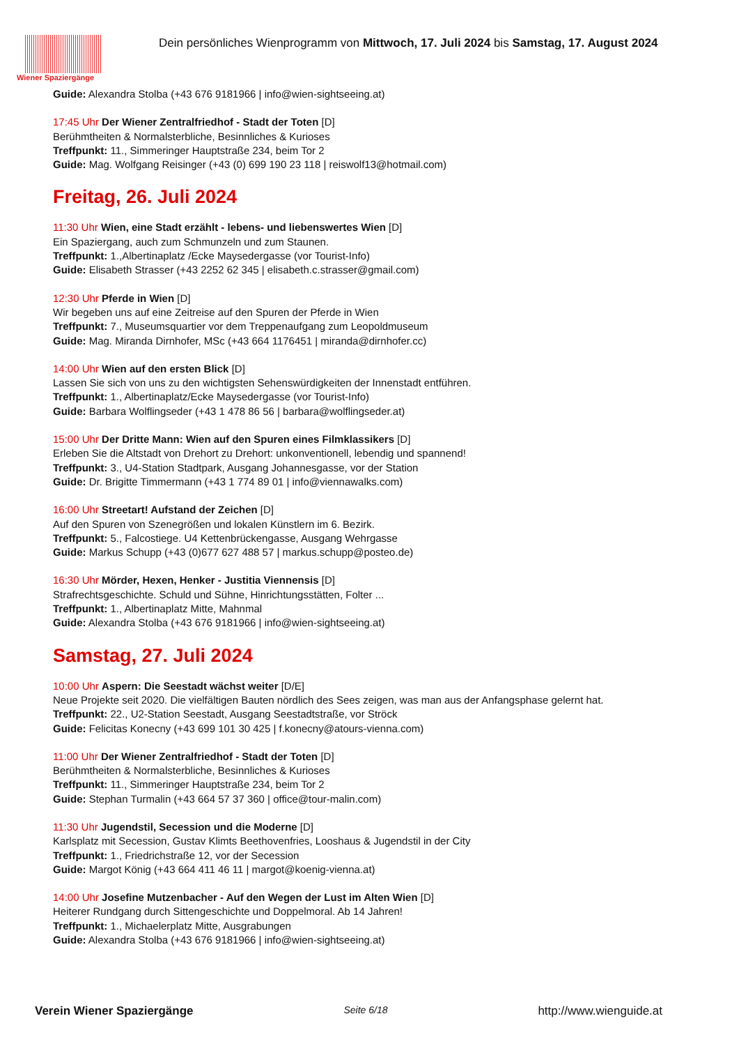Wiener Spaziergänge
Dein persönliches Wienprogramm von Mittwoch, 17. Juli 2024 bis Samstag, 17. August 2024
Guide: Alexandra Stolba (+43 676 9181966 | info@wien-sightseeing.at)
17:45 Uhr Der Wiener Zentralfriedhof - Stadt der Toten [D]
Berühmtheiten & Normalsterbliche, Besinnliches & Kurioses
Treffpunkt: 11., Simmeringer Hauptstraße 234, beim Tor 2
Guide: Mag. Wolfgang Reisinger (+43 (0) 699 190 23 118 | reiswolf13@hotmail.com)
Freitag, 26. Juli 2024
11:30 Uhr Wien, eine Stadt erzählt - lebens- und liebenswertes Wien [D]
Ein Spaziergang, auch zum Schmunzeln und zum Staunen.
Treffpunkt: 1.,Albertinaplatz /Ecke Maysedergasse (vor Tourist-Info)
Guide: Elisabeth Strasser (+43 2252 62 345 | elisabeth.c.strasser@gmail.com)
12:30 Uhr Pferde in Wien [D]
Wir begeben uns auf eine Zeitreise auf den Spuren der Pferde in Wien
Treffpunkt: 7., Museumsquartier vor dem Treppenaufgang zum Leopoldmuseum
Guide: Mag. Miranda Dirnhofer, MSc (+43 664 1176451 | miranda@dirnhofer.cc)
14:00 Uhr Wien auf den ersten Blick [D]
Lassen Sie sich von uns zu den wichtigsten Sehenswürdigkeiten der Innenstadt entführen.
Treffpunkt: 1., Albertinaplatz/Ecke Maysedergasse (vor Tourist-Info)
Guide: Barbara Wolflingseder (+43 1 478 86 56 | barbara@wolflingseder.at)
15:00 Uhr Der Dritte Mann: Wien auf den Spuren eines Filmklassikers [D]
Erleben Sie die Altstadt von Drehort zu Drehort: unkonventionell, lebendig und spannend!
Treffpunkt: 3., U4-Station Stadtpark, Ausgang Johannesgasse, vor der Station
Guide: Dr. Brigitte Timmermann (+43 1 774 89 01 | info@viennawalks.com)
16:00 Uhr Streetart! Aufstand der Zeichen [D]
Auf den Spuren von Szenegrößen und lokalen Künstlern im 6. Bezirk.
Treffpunkt: 5., Falcostiege. U4 Kettenbrückengasse, Ausgang Wehrgasse
Guide: Markus Schupp (+43 (0)677 627 488 57 | markus.schupp@posteo.de)
16:30 Uhr Mörder, Hexen, Henker - Justitia Viennensis [D]
Strafrechtsgeschichte. Schuld und Sühne, Hinrichtungsstätten, Folter ...
Treffpunkt: 1., Albertinaplatz Mitte, Mahnmal
Guide: Alexandra Stolba (+43 676 9181966 | info@wien-sightseeing.at)
Samstag, 27. Juli 2024
10:00 Uhr Aspern: Die Seestadt wächst weiter [D/E]
Neue Projekte seit 2020. Die vielfältigen Bauten nördlich des Sees zeigen, was man aus der Anfangsphase gelernt hat.
Treffpunkt: 22., U2-Station Seestadt, Ausgang Seestadtstraße, vor Ströck
Guide: Felicitas Konecny (+43 699 101 30 425 | f.konecny@atours-vienna.com)
11:00 Uhr Der Wiener Zentralfriedhof - Stadt der Toten [D]
Berühmtheiten & Normalsterbliche, Besinnliches & Kurioses
Treffpunkt: 11., Simmeringer Hauptstraße 234, beim Tor 2
Guide: Stephan Turmalin (+43 664 57 37 360 | office@tour-malin.com)
11:30 Uhr Jugendstil, Secession und die Moderne [D]
Karlsplatz mit Secession, Gustav Klimts Beethovenfries, Looshaus & Jugendstil in der City
Treffpunkt: 1., Friedrichstraße 12, vor der Secession
Guide: Margot König (+43 664 411 46 11 | margot@koenig-vienna.at)
14:00 Uhr Josefine Mutzenbacher - Auf den Wegen der Lust im Alten Wien [D]
Heiterer Rundgang durch Sittengeschichte und Doppelmoral. Ab 14 Jahren!
Treffpunkt: 1., Michaelerplatz Mitte, Ausgrabungen
Guide: Alexandra Stolba (+43 676 9181966 | info@wien-sightseeing.at)
Verein Wiener Spaziergänge Seite 6/18 http://www.wienguide.at